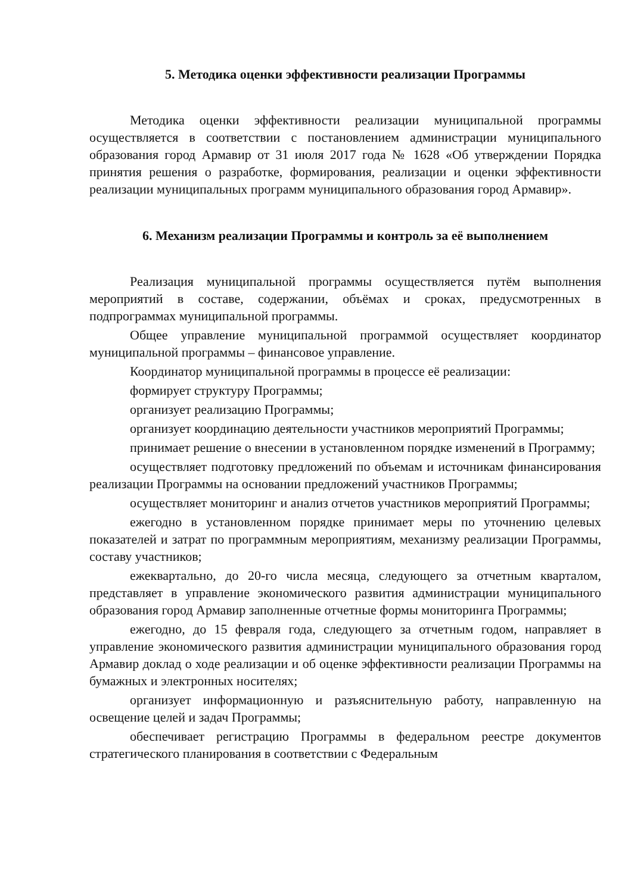5. Методика оценки эффективности реализации Программы
Методика оценки эффективности реализации муниципальной программы осуществляется в соответствии с постановлением администрации муниципального образования город Армавир от 31 июля 2017 года № 1628 «Об утверждении Порядка принятия решения о разработке, формирования, реализации и оценки эффективности реализации муниципальных программ муниципального образования город Армавир».
6. Механизм реализации Программы и контроль за её выполнением
Реализация муниципальной программы осуществляется путём выполнения мероприятий в составе, содержании, объёмах и сроках, предусмотренных в подпрограммах муниципальной программы.
Общее управление муниципальной программой осуществляет координатор муниципальной программы – финансовое управление.
Координатор муниципальной программы в процессе её реализации:
формирует структуру Программы;
организует реализацию Программы;
организует координацию деятельности участников мероприятий Программы;
принимает решение о внесении в установленном порядке изменений в Программу;
осуществляет подготовку предложений по объемам и источникам финансирования реализации Программы на основании предложений участников Программы;
осуществляет мониторинг и анализ отчетов участников мероприятий Программы;
ежегодно в установленном порядке принимает меры по уточнению целевых показателей и затрат по программным мероприятиям, механизму реализации Программы, составу участников;
ежеквартально, до 20-го числа месяца, следующего за отчетным кварталом, представляет в управление экономического развития администрации муниципального образования город Армавир заполненные отчетные формы мониторинга Программы;
ежегодно, до 15 февраля года, следующего за отчетным годом, направляет в управление экономического развития администрации муниципального образования город Армавир доклад о ходе реализации и об оценке эффективности реализации Программы на бумажных и электронных носителях;
организует информационную и разъяснительную работу, направленную на освещение целей и задач Программы;
обеспечивает регистрацию Программы в федеральном реестре документов стратегического планирования в соответствии с Федеральным